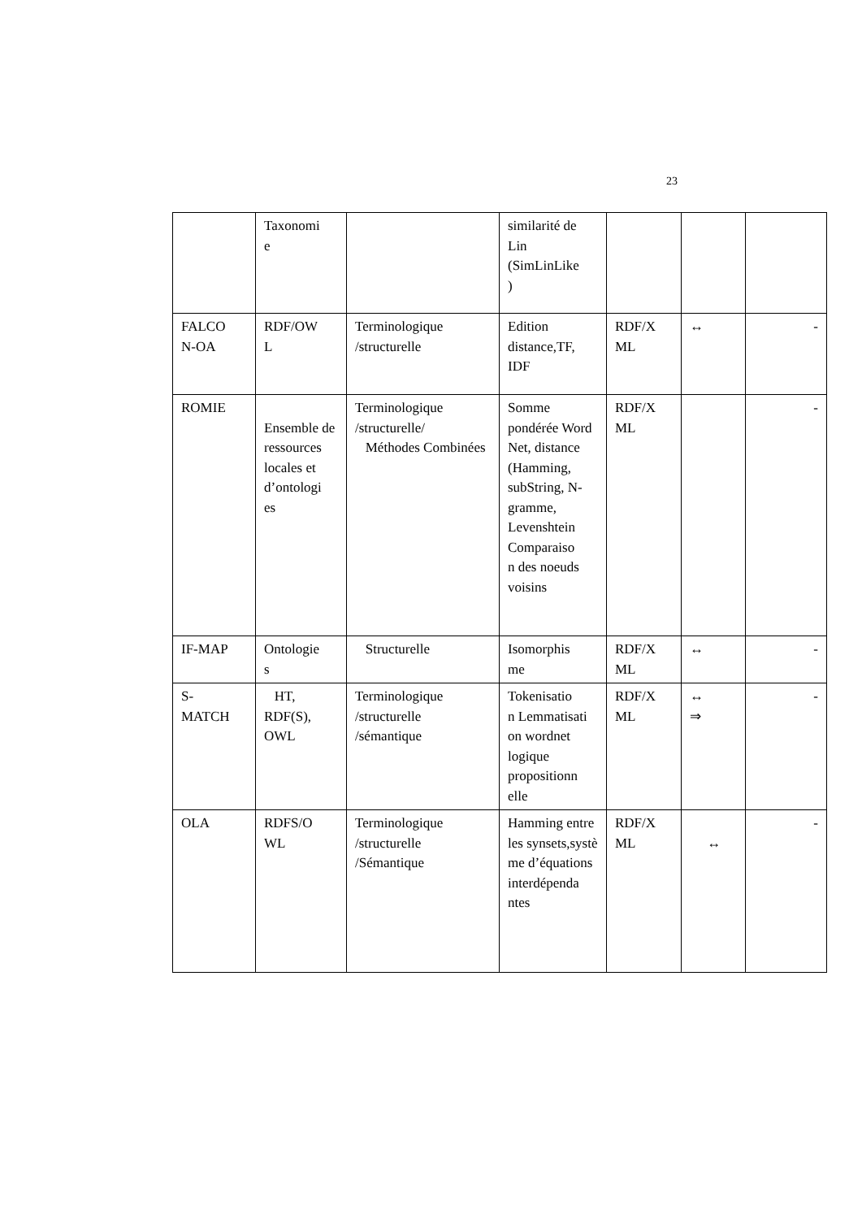23
| | Taxonomi e | | similarité de Lin (SimLinLike ) | | | |
| FALCO N-OA | RDF/OW L | Terminologique /structurelle | Edition distance,TF, IDF | RDF/X ML | ↔ | - |
| ROMIE | Ensemble de ressources locales et d’ontologi es | Terminologique /structurelle/ Méthodes Combinées | Somme pondérée Word Net, distance (Hamming, subString, N-gramme, Levenshtein Comparaiso n des noeuds voisins | RDF/X ML | | - |
| IF-MAP | Ontologie s | Structurelle | Isomorphis me | RDF/X ML | ↔ | - |
| S- MATCH | HT, RDF(S), OWL | Terminologique /structurelle /sémantique | Tokenisatio n Lemmatisati on wordnet logique propositionn elle | RDF/X ML | ↔ ⇒ | - |
| OLA | RDFS/O WL | Terminologique /structurelle /Sémantique | Hamming entre les synsets,systè me d’équations interdépenda ntes | RDF/X ML | ↔ | - |